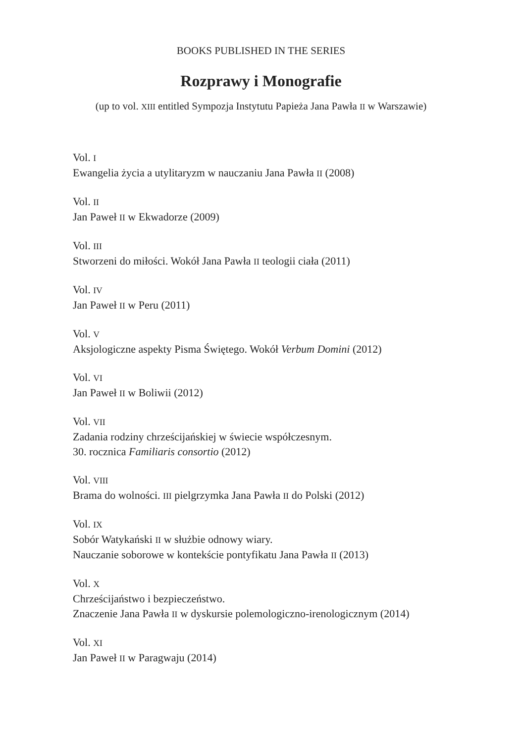BOOKS PUBLISHED IN THE SERIES
Rozprawy i Monografie
(up to vol. XIII entitled Sympozja Instytutu Papieża Jana Pawła II w Warszawie)
Vol. I
Ewangelia życia a utylitaryzm w nauczaniu Jana Pawła II (2008)
Vol. II
Jan Paweł II w Ekwadorze (2009)
Vol. III
Stworzeni do miłości. Wokół Jana Pawła II teologii ciała (2011)
Vol. IV
Jan Paweł II w Peru (2011)
Vol. V
Aksjologiczne aspekty Pisma Świętego. Wokół Verbum Domini (2012)
Vol. VI
Jan Paweł II w Boliwii (2012)
Vol. VII
Zadania rodziny chrześcijańskiej w świecie współczesnym.
30. rocznica Familiaris consortio (2012)
Vol. VIII
Brama do wolności. III pielgrzymka Jana Pawła II do Polski (2012)
Vol. IX
Sobór Watykański II w służbie odnowy wiary.
Nauczanie soborowe w kontekście pontyfikatu Jana Pawła II (2013)
Vol. X
Chrześcijaństwo i bezpieczeństwo.
Znaczenie Jana Pawła II w dyskursie polemologiczno-irenologicznym (2014)
Vol. XI
Jan Paweł II w Paragwaju (2014)